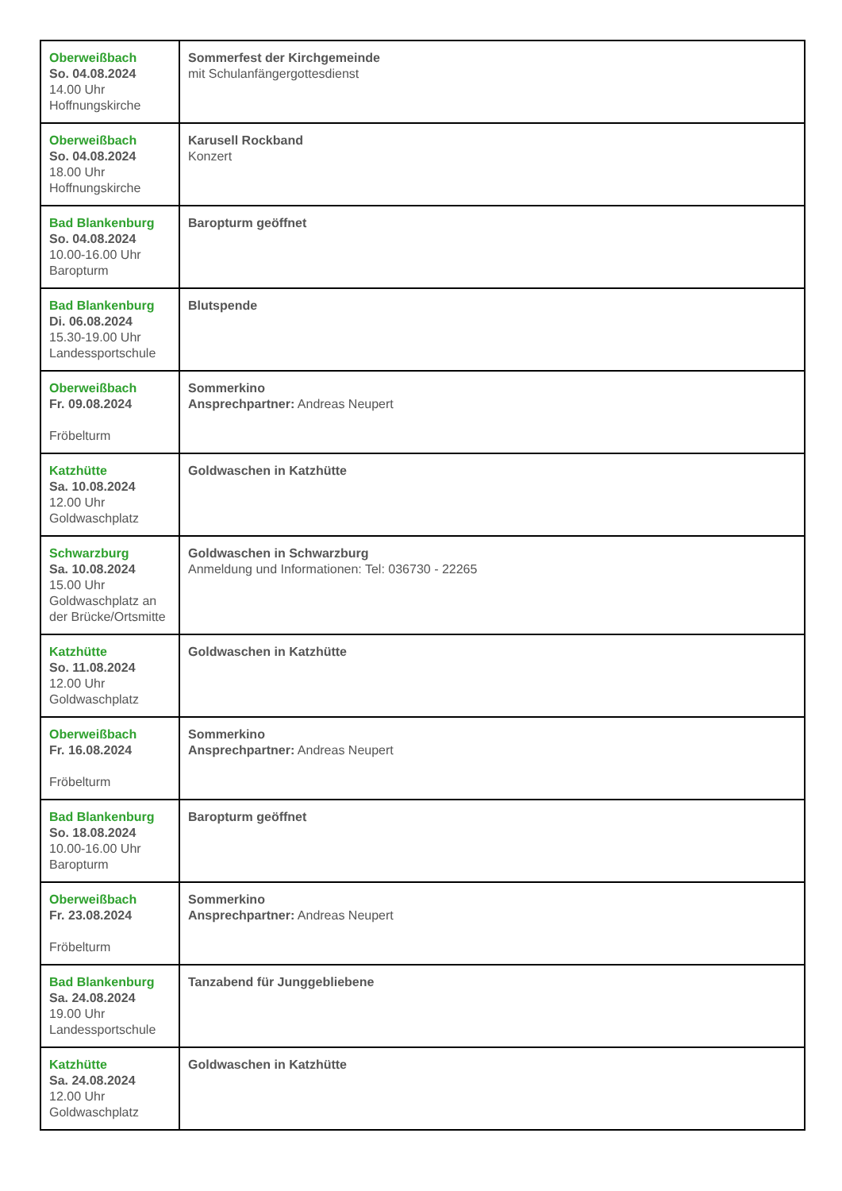| Oberweißbach So. 04.08.2024 14.00 Uhr Hoffnungskirche | Sommerfest der Kirchgemeinde mit Schulanfängergottesdienst |
| Oberweißbach So. 04.08.2024 18.00 Uhr Hoffnungskirche | Karusell Rockband Konzert |
| Bad Blankenburg So. 04.08.2024 10.00-16.00 Uhr Baropturm | Baropturm geöffnet |
| Bad Blankenburg Di. 06.08.2024 15.30-19.00 Uhr Landessportschule | Blutspende |
| Oberweißbach Fr. 09.08.2024 Fröbelturm | Sommerkino Ansprechpartner: Andreas Neupert |
| Katzhütte Sa. 10.08.2024 12.00 Uhr Goldwaschplatz | Goldwaschen in Katzhütte |
| Schwarzburg Sa. 10.08.2024 15.00 Uhr Goldwaschplatz an der Brücke/Ortsmitte | Goldwaschen in Schwarzburg Anmeldung und Informationen: Tel: 036730 - 22265 |
| Katzhütte So. 11.08.2024 12.00 Uhr Goldwaschplatz | Goldwaschen in Katzhütte |
| Oberweißbach Fr. 16.08.2024 Fröbelturm | Sommerkino Ansprechpartner: Andreas Neupert |
| Bad Blankenburg So. 18.08.2024 10.00-16.00 Uhr Baropturm | Baropturm geöffnet |
| Oberweißbach Fr. 23.08.2024 Fröbelturm | Sommerkino Ansprechpartner: Andreas Neupert |
| Bad Blankenburg Sa. 24.08.2024 19.00 Uhr Landessportschule | Tanzabend für Junggebliebene |
| Katzhütte Sa. 24.08.2024 12.00 Uhr Goldwaschplatz | Goldwaschen in Katzhütte |